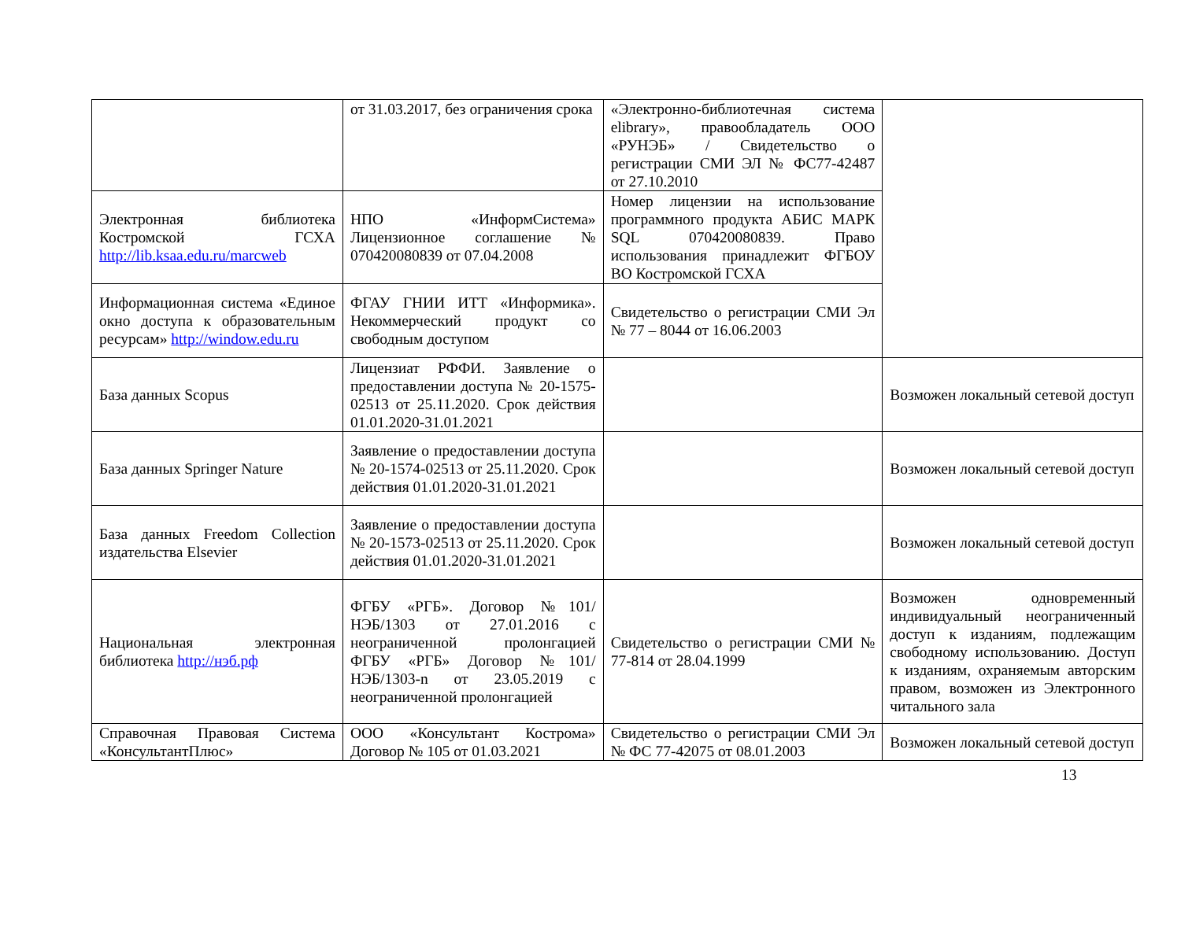| | от 31.03.2017, без ограничения срока | «Электронно-библиотечная система elibrary», правообладатель ООО «РУНЭБ» / Свидетельство о регистрации СМИ ЭЛ № ФС77-42487 от 27.10.2010 | |
| Электронная библиотека Костромской ГСХА http://lib.ksaa.edu.ru/marcweb | НПО «ИнформСистема» Лицензионное соглашение № 070420080839 от 07.04.2008 | Номер лицензии на использование программного продукта АБИС МАРК SQL 070420080839. Право использования принадлежит ФГБОУ ВО Костромской ГСХА | |
| Информационная система «Единое окно доступа к образовательным ресурсам» http://window.edu.ru | ФГАУ ГНИИ ИТТ «Информика». Некоммерческий продукт со свободным доступом | Свидетельство о регистрации СМИ Эл № 77 – 8044 от 16.06.2003 | |
| База данных Scopus | Лицензиат РФФИ. Заявление о предоставлении доступа № 20-1575-02513 от 25.11.2020. Срок действия 01.01.2020-31.01.2021 | | Возможен локальный сетевой доступ |
| База данных Springer Nature | Заявление о предоставлении доступа № 20-1574-02513 от 25.11.2020. Срок действия 01.01.2020-31.01.2021 | | Возможен локальный сетевой доступ |
| База данных Freedom Collection издательства Elsevier | Заявление о предоставлении доступа № 20-1573-02513 от 25.11.2020. Срок действия 01.01.2020-31.01.2021 | | Возможен локальный сетевой доступ |
| Национальная электронная библиотека http://нэб.рф | ФГБУ «РГБ». Договор №101/НЭБ/1303 от 27.01.2016 с неограниченной пролонгацией ФГБУ «РГБ» Договор №101/НЭБ/1303-n от 23.05.2019 с неограниченной пролонгацией | Свидетельство о регистрации СМИ № 77-814 от 28.04.1999 | Возможен одновременный индивидуальный неограниченный доступ к изданиям, подлежащим свободному использованию. Доступ к изданиям, охраняемым авторским правом, возможен из Электронного читального зала |
| Справочная Правовая Система «КонсультантПлюс» | ООО «Консультант Кострома» Договор № 105 от 01.03.2021 | Свидетельство о регистрации СМИ Эл № ФС 77-42075 от 08.01.2003 | Возможен локальный сетевой доступ |
13